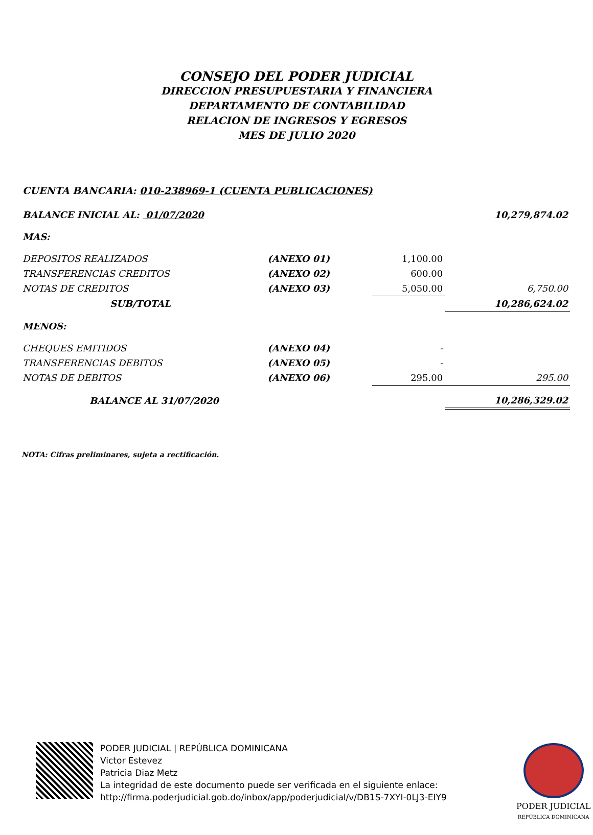CONSEJO DEL PODER JUDICIAL
DIRECCION PRESUPUESTARIA Y FINANCIERA
DEPARTAMENTO DE CONTABILIDAD
RELACION DE INGRESOS Y EGRESOS
MES DE JULIO 2020
CUENTA BANCARIA: 010-238969-1 (CUENTA PUBLICACIONES)
| BALANCE INICIAL AL: 01/07/2020 | | | 10,279,874.02 |
| MAS: | | | |
| DEPOSITOS REALIZADOS | (ANEXO 01) | 1,100.00 | |
| TRANSFERENCIAS CREDITOS | (ANEXO 02) | 600.00 | |
| NOTAS DE CREDITOS | (ANEXO 03) | 5,050.00 | 6,750.00 |
| SUB/TOTAL | | | 10,286,624.02 |
| MENOS: | | | |
| CHEQUES EMITIDOS | (ANEXO 04) | - | |
| TRANSFERENCIAS DEBITOS | (ANEXO 05) | - | |
| NOTAS DE DEBITOS | (ANEXO 06) | 295.00 | 295.00 |
| BALANCE AL 31/07/2020 | | | 10,286,329.02 |
NOTA: Cifras preliminares, sujeta a rectificación.
PODER JUDICIAL | REPÚBLICA DOMINICANA
Victor Estevez
Patricia Diaz Metz
La integridad de este documento puede ser verificada en el siguiente enlace:
http://firma.poderjudicial.gob.do/inbox/app/poderjudicial/v/DB1S-7XYI-0LJ3-EIY9
PODER JUDICIAL
REPÚBLICA DOMINICANA